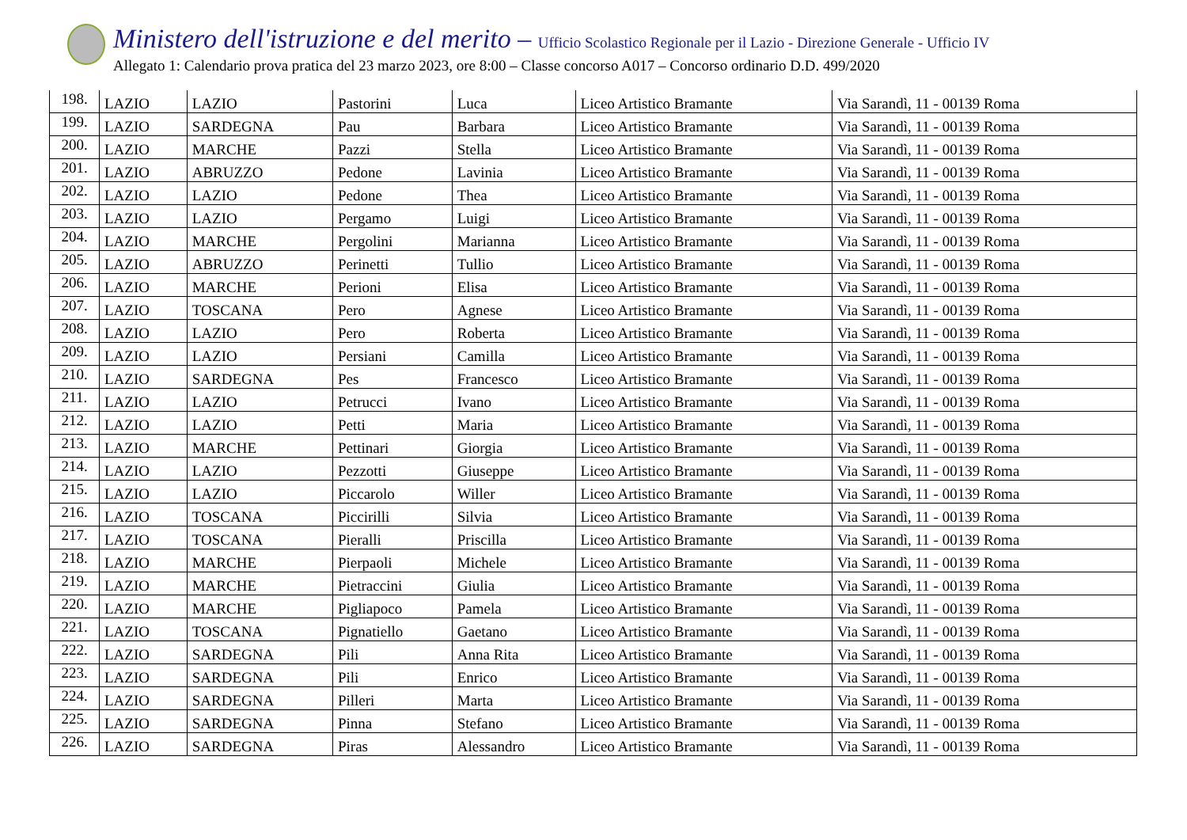Ministero dell'istruzione e del merito – Ufficio Scolastico Regionale per il Lazio - Direzione Generale - Ufficio IV
Allegato 1: Calendario prova pratica del 23 marzo 2023, ore 8:00 – Classe concorso A017 – Concorso ordinario D.D. 499/2020
| 198. | LAZIO | LAZIO | Pastorini | Luca | Liceo Artistico Bramante | Via Sarandì, 11 - 00139 Roma |
| 199. | LAZIO | SARDEGNA | Pau | Barbara | Liceo Artistico Bramante | Via Sarandì, 11 - 00139 Roma |
| 200. | LAZIO | MARCHE | Pazzi | Stella | Liceo Artistico Bramante | Via Sarandì, 11 - 00139 Roma |
| 201. | LAZIO | ABRUZZO | Pedone | Lavinia | Liceo Artistico Bramante | Via Sarandì, 11 - 00139 Roma |
| 202. | LAZIO | LAZIO | Pedone | Thea | Liceo Artistico Bramante | Via Sarandì, 11 - 00139 Roma |
| 203. | LAZIO | LAZIO | Pergamo | Luigi | Liceo Artistico Bramante | Via Sarandì, 11 - 00139 Roma |
| 204. | LAZIO | MARCHE | Pergolini | Marianna | Liceo Artistico Bramante | Via Sarandì, 11 - 00139 Roma |
| 205. | LAZIO | ABRUZZO | Perinetti | Tullio | Liceo Artistico Bramante | Via Sarandì, 11 - 00139 Roma |
| 206. | LAZIO | MARCHE | Perioni | Elisa | Liceo Artistico Bramante | Via Sarandì, 11 - 00139 Roma |
| 207. | LAZIO | TOSCANA | Pero | Agnese | Liceo Artistico Bramante | Via Sarandì, 11 - 00139 Roma |
| 208. | LAZIO | LAZIO | Pero | Roberta | Liceo Artistico Bramante | Via Sarandì, 11 - 00139 Roma |
| 209. | LAZIO | LAZIO | Persiani | Camilla | Liceo Artistico Bramante | Via Sarandì, 11 - 00139 Roma |
| 210. | LAZIO | SARDEGNA | Pes | Francesco | Liceo Artistico Bramante | Via Sarandì, 11 - 00139 Roma |
| 211. | LAZIO | LAZIO | Petrucci | Ivano | Liceo Artistico Bramante | Via Sarandì, 11 - 00139 Roma |
| 212. | LAZIO | LAZIO | Petti | Maria | Liceo Artistico Bramante | Via Sarandì, 11 - 00139 Roma |
| 213. | LAZIO | MARCHE | Pettinari | Giorgia | Liceo Artistico Bramante | Via Sarandì, 11 - 00139 Roma |
| 214. | LAZIO | LAZIO | Pezzotti | Giuseppe | Liceo Artistico Bramante | Via Sarandì, 11 - 00139 Roma |
| 215. | LAZIO | LAZIO | Piccarolo | Willer | Liceo Artistico Bramante | Via Sarandì, 11 - 00139 Roma |
| 216. | LAZIO | TOSCANA | Piccirilli | Silvia | Liceo Artistico Bramante | Via Sarandì, 11 - 00139 Roma |
| 217. | LAZIO | TOSCANA | Pieralli | Priscilla | Liceo Artistico Bramante | Via Sarandì, 11 - 00139 Roma |
| 218. | LAZIO | MARCHE | Pierpaoli | Michele | Liceo Artistico Bramante | Via Sarandì, 11 - 00139 Roma |
| 219. | LAZIO | MARCHE | Pietraccini | Giulia | Liceo Artistico Bramante | Via Sarandì, 11 - 00139 Roma |
| 220. | LAZIO | MARCHE | Pigliapoco | Pamela | Liceo Artistico Bramante | Via Sarandì, 11 - 00139 Roma |
| 221. | LAZIO | TOSCANA | Pignatiello | Gaetano | Liceo Artistico Bramante | Via Sarandì, 11 - 00139 Roma |
| 222. | LAZIO | SARDEGNA | Pili | Anna Rita | Liceo Artistico Bramante | Via Sarandì, 11 - 00139 Roma |
| 223. | LAZIO | SARDEGNA | Pili | Enrico | Liceo Artistico Bramante | Via Sarandì, 11 - 00139 Roma |
| 224. | LAZIO | SARDEGNA | Pilleri | Marta | Liceo Artistico Bramante | Via Sarandì, 11 - 00139 Roma |
| 225. | LAZIO | SARDEGNA | Pinna | Stefano | Liceo Artistico Bramante | Via Sarandì, 11 - 00139 Roma |
| 226. | LAZIO | SARDEGNA | Piras | Alessandro | Liceo Artistico Bramante | Via Sarandì, 11 - 00139 Roma |